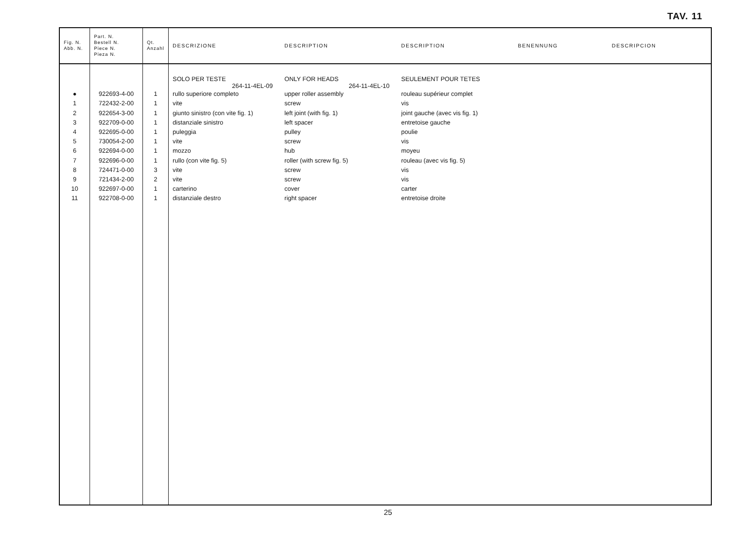TAV. 11
| Fig. N. Abb. N. | Part. N. Bestell N. Piece N. Pieza N. | Qt. Anzahl | DESCRIZIONE | DESCRIPTION | DESCRIPTION | BENENNUNG | DESCRIPCION |
| --- | --- | --- | --- | --- | --- | --- | --- |
| | | | SOLO PER TESTE 264-11-4EL-09 | ONLY FOR HEADS 264-11-4EL-10 | SEULEMENT POUR TETES | | |
| ● | 922693-4-00 | 1 | rullo superiore completo | upper roller assembly | rouleau supérieur complet | | |
| 1 | 722432-2-00 | 1 | vite | screw | vis | | |
| 2 | 922654-3-00 | 1 | giunto sinistro (con vite fig. 1) | left joint (with fig. 1) | joint gauche (avec vis fig. 1) | | |
| 3 | 922709-0-00 | 1 | distanziale sinistro | left spacer | entretoise gauche | | |
| 4 | 922695-0-00 | 1 | puleggia | pulley | poulie | | |
| 5 | 730054-2-00 | 1 | vite | screw | vis | | |
| 6 | 922694-0-00 | 1 | mozzo | hub | moyeu | | |
| 7 | 922696-0-00 | 1 | rullo (con vite fig. 5) | roller (with screw fig. 5) | rouleau (avec vis fig. 5) | | |
| 8 | 724471-0-00 | 3 | vite | screw | vis | | |
| 9 | 721434-2-00 | 2 | vite | screw | vis | | |
| 10 | 922697-0-00 | 1 | carterino | cover | carter | | |
| 11 | 922708-0-00 | 1 | distanziale destro | right spacer | entretoise droite | | |
25